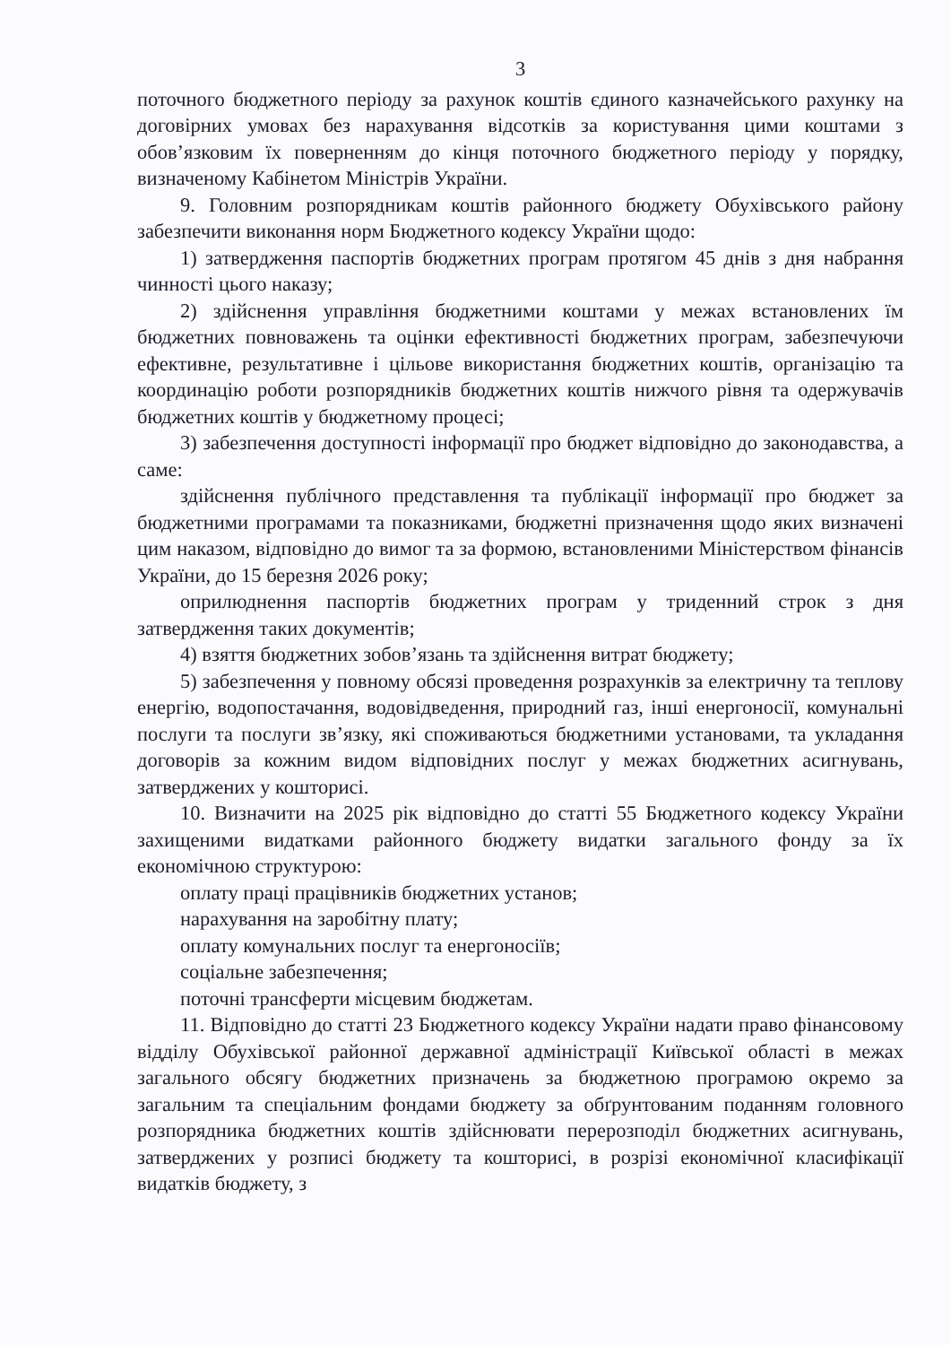3
поточного бюджетного періоду за рахунок коштів єдиного казначейського рахунку на договірних умовах без нарахування відсотків за користування цими коштами з обов’язковим їх поверненням до кінця поточного бюджетного періоду у порядку, визначеному Кабінетом Міністрів України.
9. Головним розпорядникам коштів районного бюджету Обухівського району забезпечити виконання норм Бюджетного кодексу України щодо:
1) затвердження паспортів бюджетних програм протягом 45 днів з дня набрання чинності цього наказу;
2) здійснення управління бюджетними коштами у межах встановлених їм бюджетних повноважень та оцінки ефективності бюджетних програм, забезпечуючи ефективне, результативне і цільове використання бюджетних коштів, організацію та координацію роботи розпорядників бюджетних коштів нижчого рівня та одержувачів бюджетних коштів у бюджетному процесі;
3) забезпечення доступності інформації про бюджет відповідно до законодавства, а саме:
здійснення публічного представлення та публікації інформації про бюджет за бюджетними програмами та показниками, бюджетні призначення щодо яких визначені цим наказом, відповідно до вимог та за формою, встановленими Міністерством фінансів України, до 15 березня 2026 року;
оприлюднення паспортів бюджетних програм у триденний строк з дня затвердження таких документів;
4) взяття бюджетних зобов’язань та здійснення витрат бюджету;
5) забезпечення у повному обсязі проведення розрахунків за електричну та теплову енергію, водопостачання, водовідведення, природний газ, інші енергоносії, комунальні послуги та послуги зв’язку, які споживаються бюджетними установами, та укладання договорів за кожним видом відповідних послуг у межах бюджетних асигнувань, затверджених у кошторисі.
10. Визначити на 2025 рік відповідно до статті 55 Бюджетного кодексу України захищеними видатками районного бюджету видатки загального фонду за їх економічною структурою:
оплату праці працівників бюджетних установ;
нарахування на заробітну плату;
оплату комунальних послуг та енергоносіїв;
соціальне забезпечення;
поточні трансферти місцевим бюджетам.
11. Відповідно до статті 23 Бюджетного кодексу України надати право фінансовому відділу Обухівської районної державної адміністрації Київської області в межах загального обсягу бюджетних призначень за бюджетною програмою окремо за загальним та спеціальним фондами бюджету за обґрунтованим поданням головного розпорядника бюджетних коштів здійснювати перерозподіл бюджетних асигнувань, затверджених у розписі бюджету та кошторисі, в розрізі економічної класифікації видатків бюджету, з